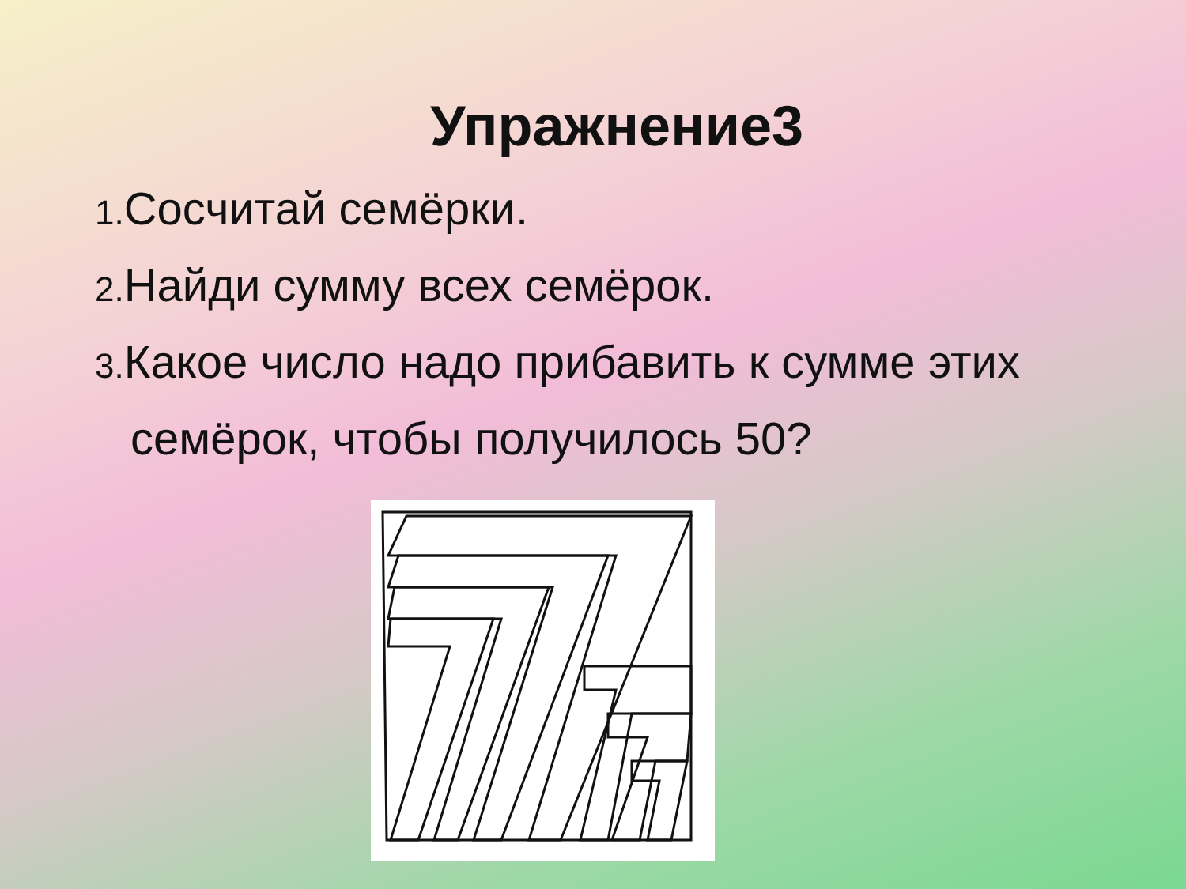Упражнение3
1. Сосчитай семёрки.
2. Найди сумму всех семёрок.
3. Какое число надо прибавить к сумме этих семёрок, чтобы получилось 50?